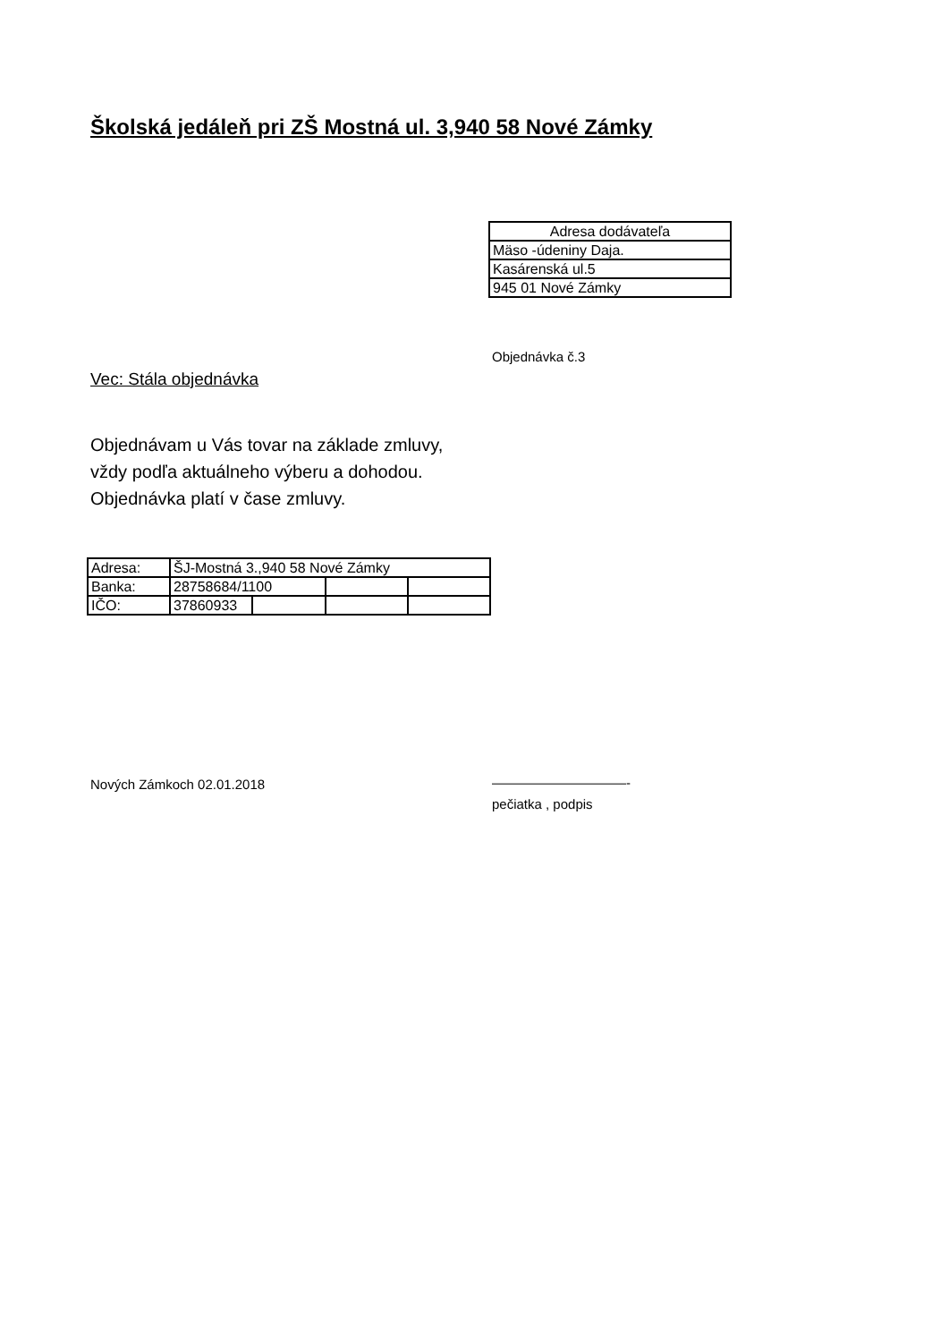Školská jedáleň pri ZŠ Mostná ul. 3,940 58 Nové Zámky
| Adresa dodávateľa |
| Mäso -údeniny Daja. |
| Kasárenská ul.5 |
| 945 01 Nové Zámky |
Objednávka č.3
Vec: Stála objednávka
Objednávam u Vás tovar na základe zmluvy,
vždy podľa aktuálneho výberu a dohodou.
Objednávka platí v čase zmluvy.
| Adresa: | ŠJ-Mostná 3.,940 58 Nové Zámky | | | |
| Banka: | 28758684/1100 | | | |
| IČO: | 37860933 | | | |
Nových Zámkoch 02.01.2018
——————————-
pečiatka , podpis